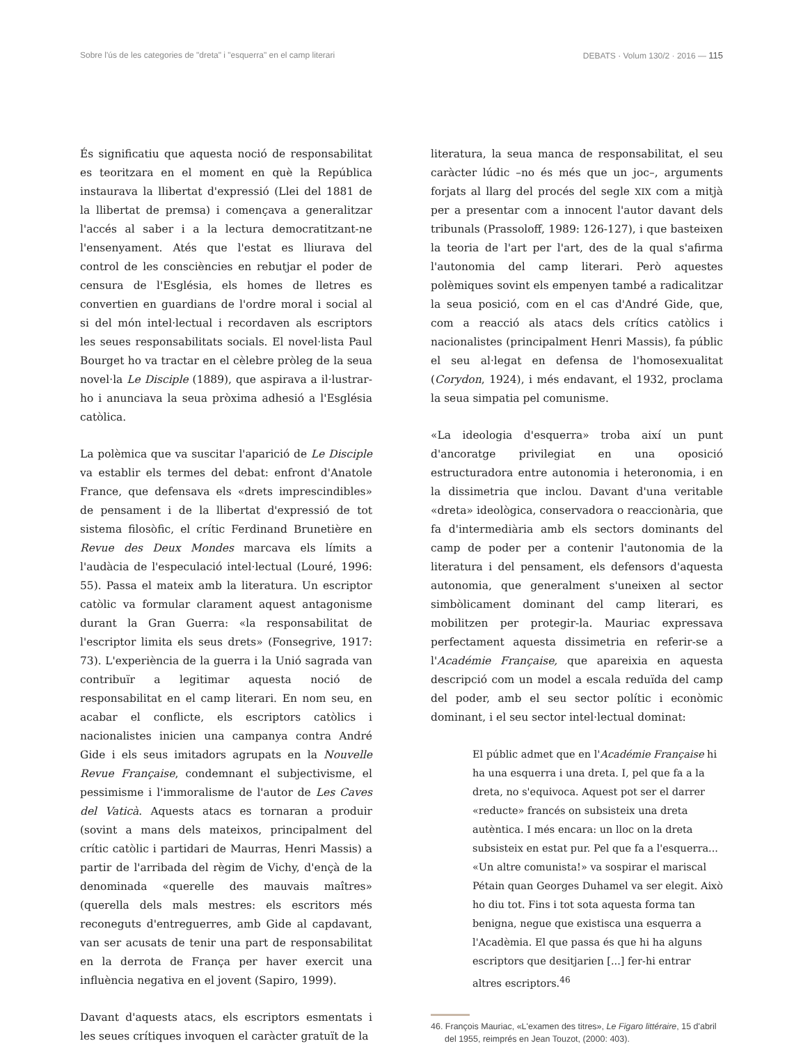Sobre l'ús de les categories de "dreta" i "esquerra" en el camp literari DEBATS · Volum 130/2 · 2016 — 115
És significatiu que aquesta noció de responsabilitat es teoritzara en el moment en què la República instaurava la llibertat d'expressió (Llei del 1881 de la llibertat de premsa) i començava a generalitzar l'accés al saber i a la lectura democratitzant-ne l'ensenyament. Atés que l'estat es lliurava del control de les consciències en rebutjar el poder de censura de l'Església, els homes de lletres es convertien en guardians de l'ordre moral i social al si del món intel·lectual i recordaven als escriptors les seues responsabilitats socials. El novel·lista Paul Bourget ho va tractar en el cèlebre pròleg de la seua novel·la Le Disciple (1889), que aspirava a il·lustrar-ho i anunciava la seua pròxima adhesió a l'Església catòlica.
La polèmica que va suscitar l'aparició de Le Disciple va establir els termes del debat: enfront d'Anatole France, que defensava els «drets imprescindibles» de pensament i de la llibertat d'expressió de tot sistema filosòfic, el crític Ferdinand Brunetière en Revue des Deux Mondes marcava els límits a l'audàcia de l'especulació intel·lectual (Louré, 1996: 55). Passa el mateix amb la literatura. Un escriptor catòlic va formular clarament aquest antagonisme durant la Gran Guerra: «la responsabilitat de l'escriptor limita els seus drets» (Fonsegrive, 1917: 73). L'experiència de la guerra i la Unió sagrada van contribuïr a legitimar aquesta noció de responsabilitat en el camp literari. En nom seu, en acabar el conflicte, els escriptors catòlics i nacionalistes inicien una campanya contra André Gide i els seus imitadors agrupats en la Nouvelle Revue Française, condemnant el subjectivisme, el pessimisme i l'immoralisme de l'autor de Les Caves del Vaticà. Aquests atacs es tornaran a produir (sovint a mans dels mateixos, principalment del crític catòlic i partidari de Maurras, Henri Massis) a partir de l'arribada del règim de Vichy, d'ençà de la denominada «querelle des mauvais maîtres» (querella dels mals mestres: els escritors més reconeguts d'entreguerres, amb Gide al capdavant, van ser acusats de tenir una part de responsabilitat en la derrota de França per haver exercit una influència negativa en el jovent (Sapiro, 1999).
Davant d'aquests atacs, els escriptors esmentats i les seues crítiques invoquen el caràcter gratuït de la
literatura, la seua manca de responsabilitat, el seu caràcter lúdic –no és més que un joc–, arguments forjats al llarg del procés del segle XIX com a mitjà per a presentar com a innocent l'autor davant dels tribunals (Prassoloff, 1989: 126-127), i que basteixen la teoria de l'art per l'art, des de la qual s'afirma l'autonomia del camp literari. Però aquestes polèmiques sovint els empenyen també a radicalitzar la seua posició, com en el cas d'André Gide, que, com a reacció als atacs dels crítics catòlics i nacionalistes (principalment Henri Massis), fa públic el seu al·legat en defensa de l'homosexualitat (Corydon, 1924), i més endavant, el 1932, proclama la seua simpatia pel comunisme.
«La ideologia d'esquerra» troba així un punt d'ancoratge privilegiat en una oposició estructuradora entre autonomia i heteronomia, i en la dissimetria que inclou. Davant d'una veritable «dreta» ideològica, conservadora o reaccionària, que fa d'intermediària amb els sectors dominants del camp de poder per a contenir l'autonomia de la literatura i del pensament, els defensors d'aquesta autonomia, que generalment s'uneixen al sector simbòlicament dominant del camp literari, es mobilitzen per protegir-la. Mauriac expressava perfectament aquesta dissimetria en referir-se a l'Académie Française, que apareixia en aquesta descripció com un model a escala reduïda del camp del poder, amb el seu sector polític i econòmic dominant, i el seu sector intel·lectual dominat:
El públic admet que en l'Académie Française hi ha una esquerra i una dreta. I, pel que fa a la dreta, no s'equivoca. Aquest pot ser el darrer «reducte» francés on subsisteix una dreta autèntica. I més encara: un lloc on la dreta subsisteix en estat pur. Pel que fa a l'esquerra... «Un altre comunista!» va sospirar el mariscal Pétain quan Georges Duhamel va ser elegit. Això ho diu tot. Fins i tot sota aquesta forma tan benigna, negue que existisca una esquerra a l'Acadèmia. El que passa és que hi ha alguns escriptors que desitjarien [...] fer-hi entrar altres escriptors.<sup>46</sup>
46. François Mauriac, «L'examen des titres», Le Figaro littéraire, 15 d'abril del 1955, reimprés en Jean Touzot, (2000: 403).